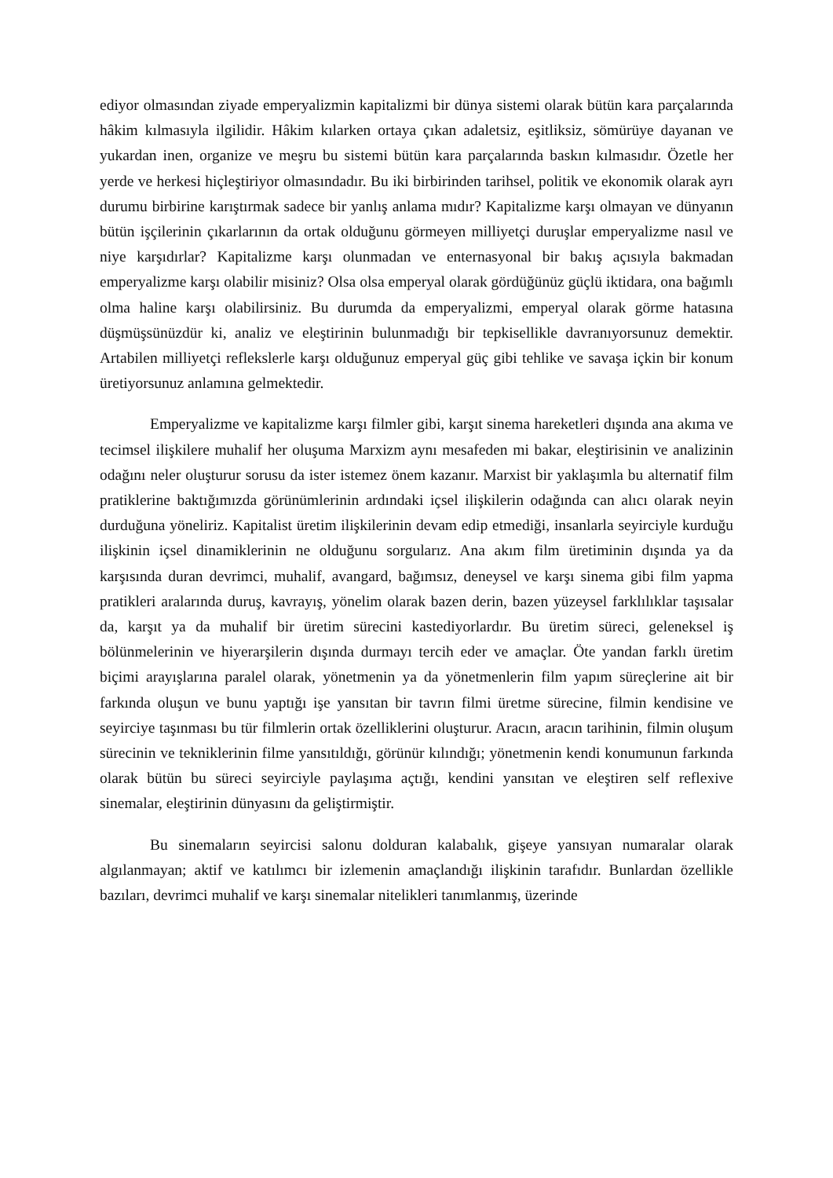ediyor olmasından ziyade emperyalizmin kapitalizmi bir dünya sistemi olarak bütün kara parçalarında hâkim kılmasıyla ilgilidir. Hâkim kılarken ortaya çıkan adaletsiz, eşitliksiz, sömürüye dayanan ve yukardan inen, organize ve meşru bu sistemi bütün kara parçalarında baskın kılmasıdır. Özetle her yerde ve herkesi hiçleştiriyor olmasındadır. Bu iki birbirinden tarihsel, politik ve ekonomik olarak ayrı durumu birbirine karıştırmak sadece bir yanlış anlama mıdır? Kapitalizme karşı olmayan ve dünyanın bütün işçilerinin çıkarlarının da ortak olduğunu görmeyen milliyetçi duruşlar emperyalizme nasıl ve niye karşıdırlar? Kapitalizme karşı olunmadan ve enternasyonal bir bakış açısıyla bakmadan emperyalizme karşı olabilir misiniz? Olsa olsa emperyal olarak gördüğünüz güçlü iktidara, ona bağımlı olma haline karşı olabilirsiniz. Bu durumda da emperyalizmi, emperyal olarak görme hatasına düşmüşsünüzdür ki, analiz ve eleştirinin bulunmadığı bir tepkisellikle davranıyorsunuz demektir. Artabilen milliyetçi reflekslerle karşı olduğunuz emperyal güç gibi tehlike ve savaşa içkin bir konum üretiyorsunuz anlamına gelmektedir.
Emperyalizme ve kapitalizme karşı filmler gibi, karşıt sinema hareketleri dışında ana akıma ve tecimsel ilişkilere muhalif her oluşuma Marxizm aynı mesafeden mi bakar, eleştirisinin ve analizinin odağını neler oluşturur sorusu da ister istemez önem kazanır. Marxist bir yaklaşımla bu alternatif film pratiklerine baktığımızda görünümlerinin ardındaki içsel ilişkilerin odağında can alıcı olarak neyin durduğuna yöneliriz. Kapitalist üretim ilişkilerinin devam edip etmediği, insanlarla seyirciyle kurduğu ilişkinin içsel dinamiklerinin ne olduğunu sorgularız. Ana akım film üretiminin dışında ya da karşısında duran devrimci, muhalif, avangard, bağımsız, deneysel ve karşı sinema gibi film yapma pratikleri aralarında duruş, kavrayış, yönelim olarak bazen derin, bazen yüzeysel farklılıklar taşısalar da, karşıt ya da muhalif bir üretim sürecini kastediyorlardır. Bu üretim süreci, geleneksel iş bölünmelerinin ve hiyerarşilerin dışında durmayı tercih eder ve amaçlar. Öte yandan farklı üretim biçimi arayışlarına paralel olarak, yönetmenin ya da yönetmenlerin film yapım süreçlerine ait bir farkında oluşun ve bunu yaptığı işe yansıtan bir tavrın filmi üretme sürecine, filmin kendisine ve seyirciye taşınması bu tür filmlerin ortak özelliklerini oluşturur. Aracın, aracın tarihinin, filmin oluşum sürecinin ve tekniklerinin filme yansıtıldığı, görünür kılındığı; yönetmenin kendi konumunun farkında olarak bütün bu süreci seyirciyle paylaşıma açtığı, kendini yansıtan ve eleştiren self reflexive sinemalar, eleştirinin dünyasını da geliştirmiştir.
Bu sinemaların seyircisi salonu dolduran kalabalık, gişeye yansıyan numaralar olarak algılanmayan; aktif ve katılımcı bir izlemenin amaçlandığı ilişkinin tarafıdır. Bunlardan özellikle bazıları, devrimci muhalif ve karşı sinemalar nitelikleri tanımlanmış, üzerinde